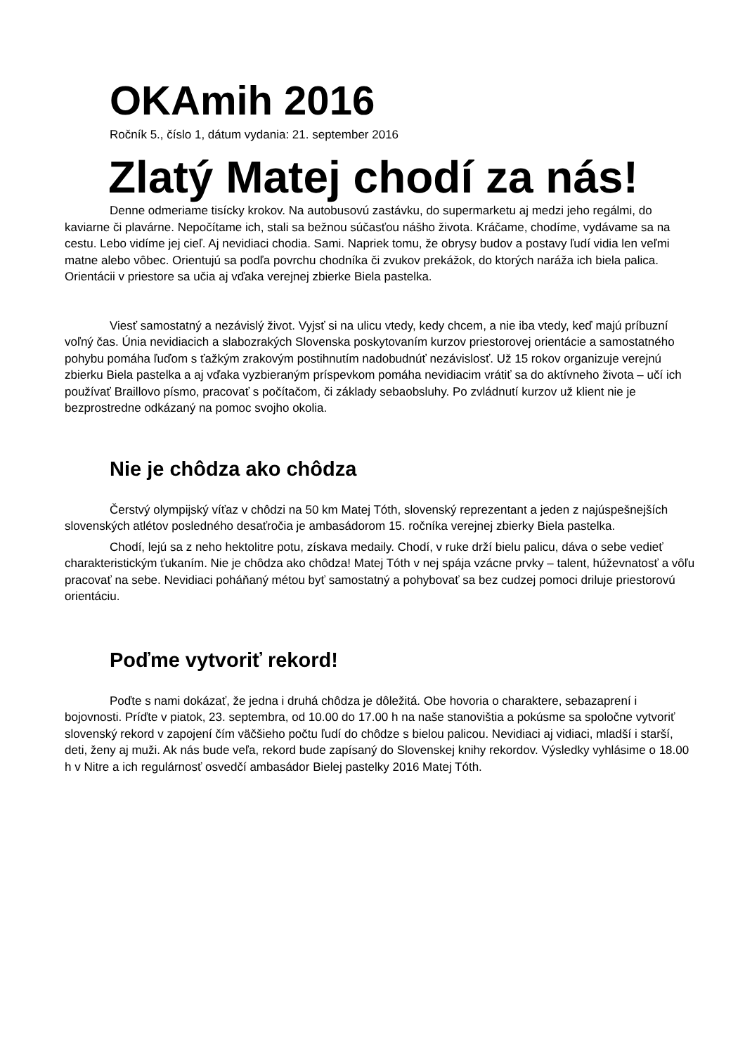OKAmih 2016
Ročník 5., číslo 1, dátum vydania: 21. september 2016
Zlatý Matej chodí za nás!
Denne odmeriame tisícky krokov. Na autobusovú zastávku, do supermarketu aj medzi jeho regálmi, do kaviarne či plavárne. Nepočítame ich, stali sa bežnou súčasťou nášho života. Kráčame, chodíme, vydávame sa na cestu. Lebo vidíme jej cieľ. Aj nevidiaci chodia. Sami. Napriek tomu, že obrysy budov a postavy ľudí vidia len veľmi matne alebo vôbec. Orientujú sa podľa povrchu chodníka či zvukov prekážok, do ktorých naráža ich biela palica. Orientácii v priestore sa učia aj vďaka verejnej zbierke Biela pastelka.
Viesť samostatný a nezávislý život. Vyjsť si na ulicu vtedy, kedy chcem, a nie iba vtedy, keď majú príbuzní voľný čas. Únia nevidiacich a slabozrakých Slovenska poskytovaním kurzov priestorovej orientácie a samostatného pohybu pomáha ľuďom s ťažkým zrakovým postihnutím nadobudnúť nezávislosť. Už 15 rokov organizuje verejnú zbierku Biela pastelka a aj vďaka vyzbieraným príspevkom pomáha nevidiacim vrátiť sa do aktívneho života – učí ich používať Braillovo písmo, pracovať s počítačom, či základy sebaobsluhy. Po zvládnutí kurzov už klient nie je bezprostredne odkázaný na pomoc svojho okolia.
Nie je chôdza ako chôdza
Čerstvý olympijský víťaz v chôdzi na 50 km Matej Tóth, slovenský reprezentant a jeden z najúspešnejších slovenských atlétov posledného desaťročia je ambasádorom 15. ročníka verejnej zbierky Biela pastelka.
Chodí, lejú sa z neho hektolitre potu, získava medaily. Chodí, v ruke drží bielu palicu, dáva o sebe vedieť charakteristickým ťukaním. Nie je chôdza ako chôdza! Matej Tóth v nej spája vzácne prvky – talent, húževnatosť a vôľu pracovať na sebe. Nevidiaci poháňaný métou byť samostatný a pohybovať sa bez cudzej pomoci driluje priestorovú orientáciu.
Poďme vytvoriť rekord!
Poďte s nami dokázať, že jedna i druhá chôdza je dôležitá. Obe hovoria o charaktere, sebazaprení i bojovnosti. Príďte v piatok, 23. septembra, od 10.00 do 17.00 h na naše stanovištia a pokúsme sa spoločne vytvoriť slovenský rekord v zapojení čím väčšieho počtu ľudí do chôdze s bielou palicou. Nevidiaci aj vidiaci, mladší i starší, deti, ženy aj muži. Ak nás bude veľa, rekord bude zapísaný do Slovenskej knihy rekordov. Výsledky vyhlásime o 18.00 h v Nitre a ich regulárnosť osvedčí ambasádor Bielej pastelky 2016 Matej Tóth.